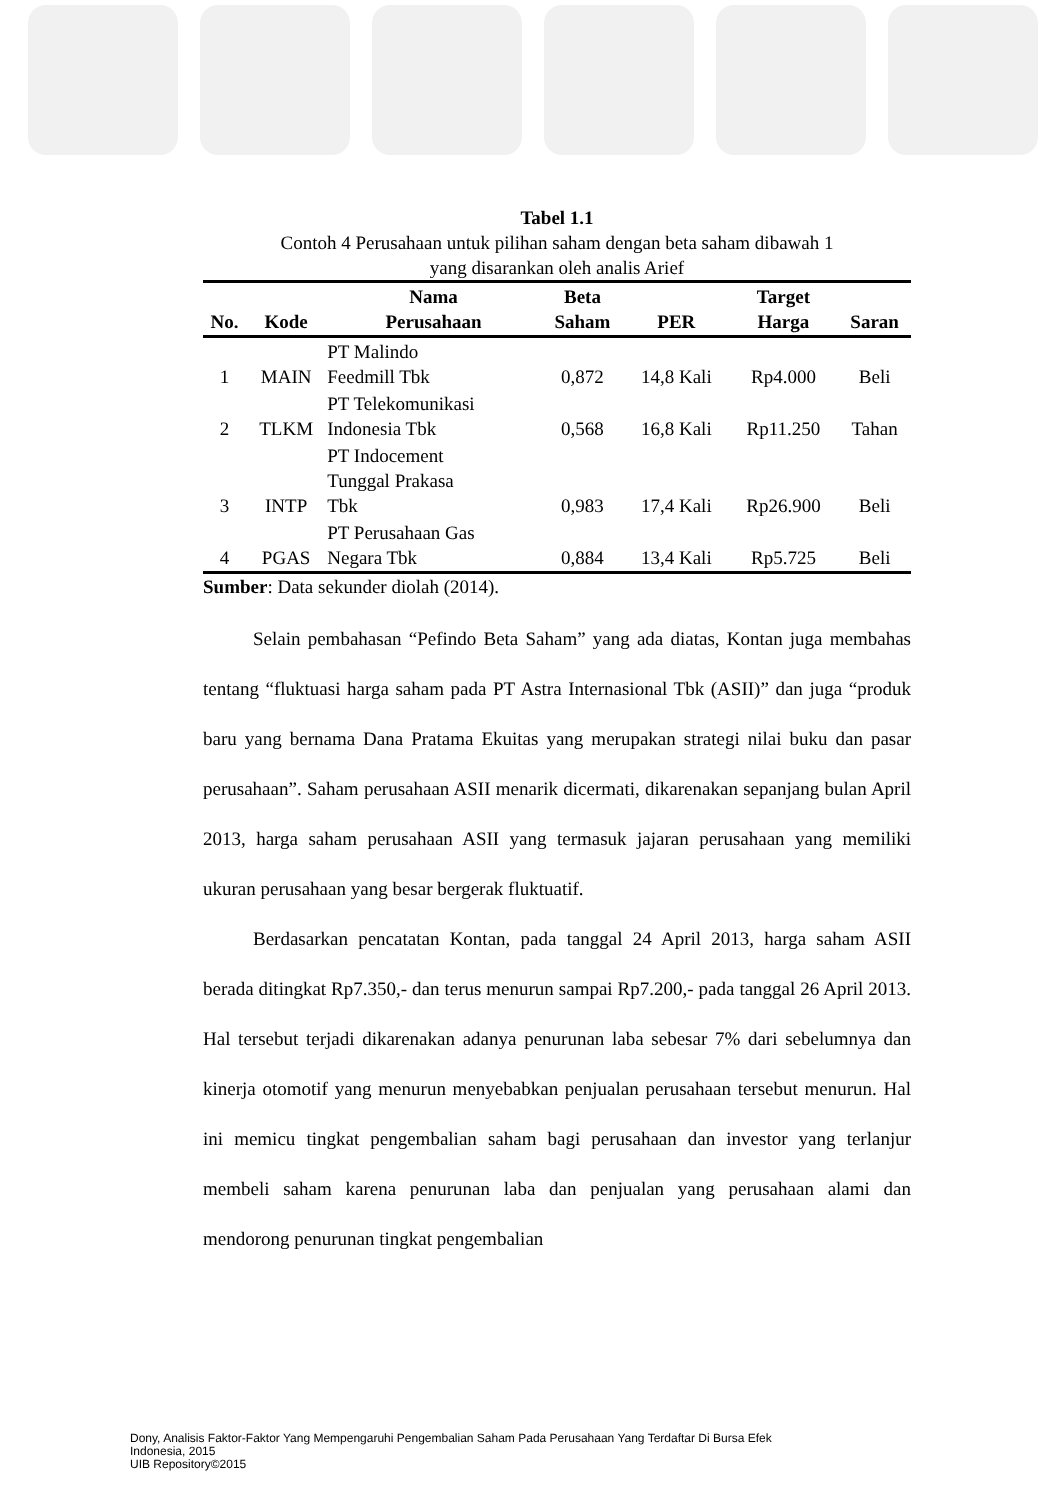Tabel 1.1
Contoh 4 Perusahaan untuk pilihan saham dengan beta saham dibawah 1
yang disarankan oleh analis Arief
| No. | Kode | Nama Perusahaan | Beta Saham | PER | Target Harga | Saran |
| --- | --- | --- | --- | --- | --- | --- |
| 1 | MAIN | PT Malindo Feedmill Tbk | 0,872 | 14,8 Kali | Rp4.000 | Beli |
| 2 | TLKM | PT Telekomunikasi Indonesia Tbk | 0,568 | 16,8 Kali | Rp11.250 | Tahan |
| 3 | INTP | PT Indocement Tunggal Prakasa Tbk | 0,983 | 17,4 Kali | Rp26.900 | Beli |
| 4 | PGAS | PT Perusahaan Gas Negara Tbk | 0,884 | 13,4 Kali | Rp5.725 | Beli |
Sumber: Data sekunder diolah (2014).
Selain pembahasan “Pefindo Beta Saham” yang ada diatas, Kontan juga membahas tentang “fluktuasi harga saham pada PT Astra Internasional Tbk (ASII)” dan juga “produk baru yang bernama Dana Pratama Ekuitas yang merupakan strategi nilai buku dan pasar perusahaan”. Saham perusahaan ASII menarik dicermati, dikarenakan sepanjang bulan April 2013, harga saham perusahaan ASII yang termasuk jajaran perusahaan yang memiliki ukuran perusahaan yang besar bergerak fluktuatif.
Berdasarkan pencatatan Kontan, pada tanggal 24 April 2013, harga saham ASII berada ditingkat Rp7.350,- dan terus menurun sampai Rp7.200,- pada tanggal 26 April 2013. Hal tersebut terjadi dikarenakan adanya penurunan laba sebesar 7% dari sebelumnya dan kinerja otomotif yang menurun menyebabkan penjualan perusahaan tersebut menurun. Hal ini memicu tingkat pengembalian saham bagi perusahaan dan investor yang terlanjur membeli saham karena penurunan laba dan penjualan yang perusahaan alami dan mendorong penurunan tingkat pengembalian
Dony, Analisis Faktor-Faktor Yang Mempengaruhi Pengembalian Saham Pada Perusahaan Yang Terdaftar Di Bursa Efek
Indonesia, 2015
UIB Repository©2015